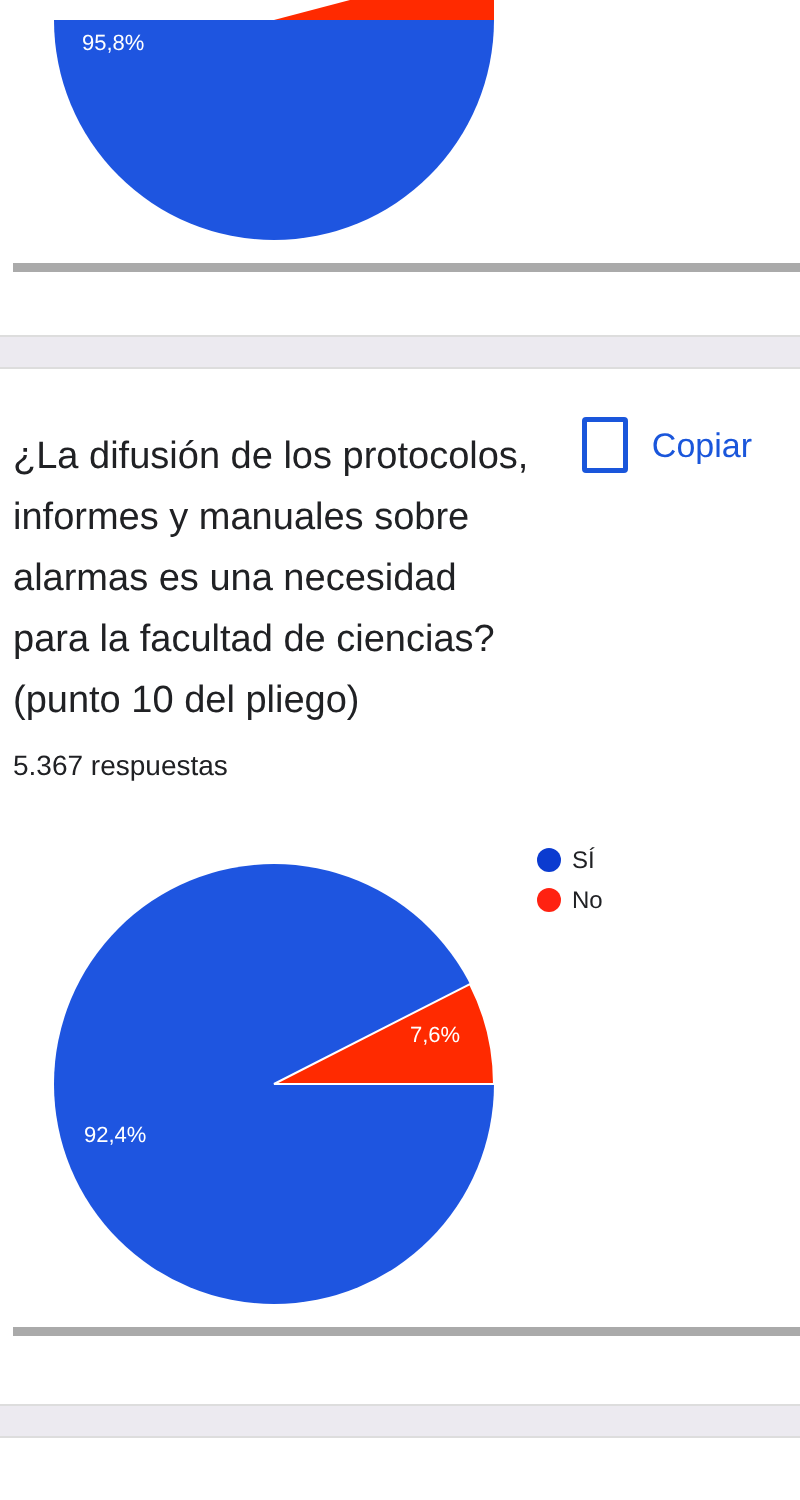95,8%
¿La difusión de los protocolos, informes y manuales sobre alarmas es una necesidad para la facultad de ciencias? (punto 10 del pliego)
5.367 respuestas
Copiar
7,6%
92,4%
SÍ
No